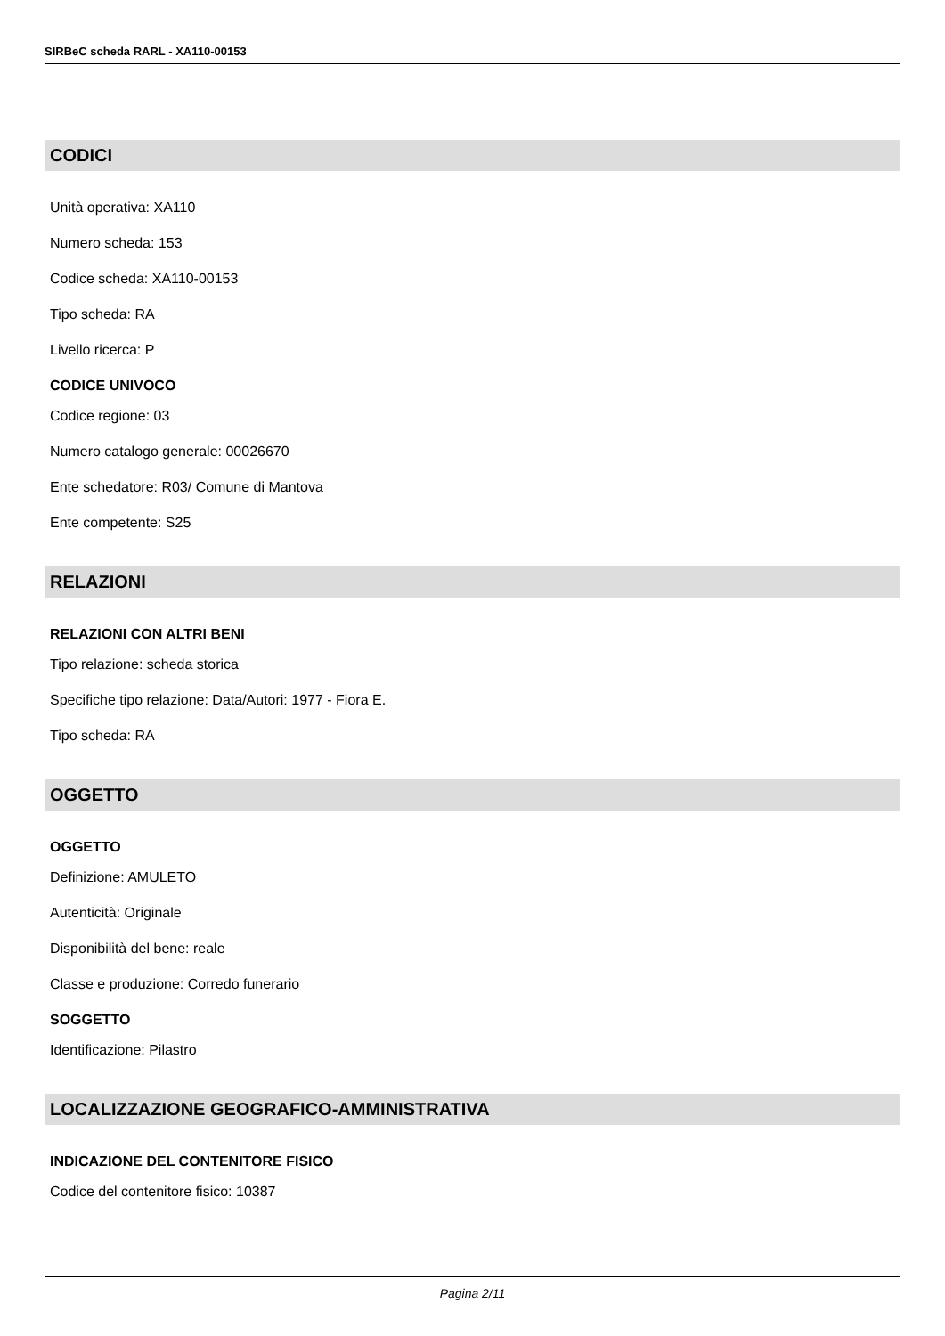SIRBeC scheda RARL - XA110-00153
CODICI
Unità operativa: XA110
Numero scheda: 153
Codice scheda: XA110-00153
Tipo scheda: RA
Livello ricerca: P
CODICE UNIVOCO
Codice regione: 03
Numero catalogo generale: 00026670
Ente schedatore: R03/ Comune di Mantova
Ente competente: S25
RELAZIONI
RELAZIONI CON ALTRI BENI
Tipo relazione: scheda storica
Specifiche tipo relazione: Data/Autori: 1977 - Fiora E.
Tipo scheda: RA
OGGETTO
OGGETTO
Definizione: AMULETO
Autenticità: Originale
Disponibilità del bene: reale
Classe e produzione: Corredo funerario
SOGGETTO
Identificazione: Pilastro
LOCALIZZAZIONE GEOGRAFICO-AMMINISTRATIVA
INDICAZIONE DEL CONTENITORE FISICO
Codice del contenitore fisico: 10387
Pagina 2/11